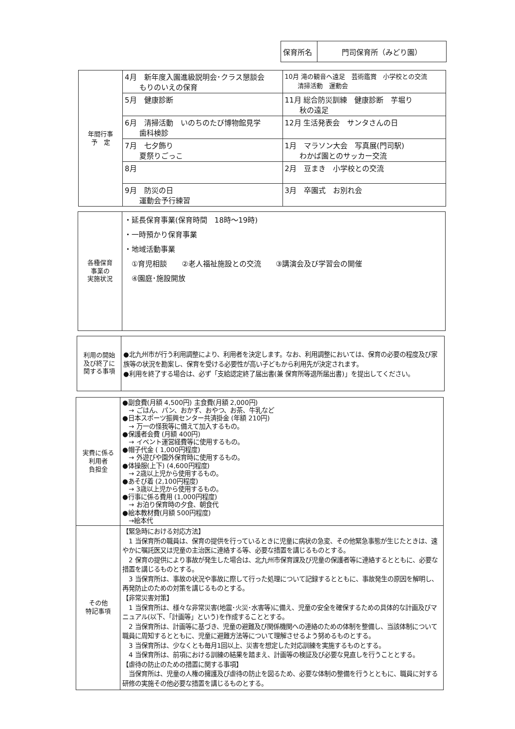| 保育所名 | 門司保育所（みどり園） |
| 年間行事 予 定 | 4月 新年度入園進級説明会･クラス懇談会 もりのいえの保育 | 10月 滝の観音へ遠足 芸術鑑賞 小学校との交流 清掃活動 運動会 |
| | 5月 健康診断 | 11月 総合防災訓練 健康診断 芋堀り 秋の遠足 |
| | 6月 清掃活動 いのちのたび博物館見学 歯科検診 | 12月 生活発表会 サンタさんの日 |
| | 7月 七夕飾り 夏祭りごっこ | 1月 マラソン大会 写真展(門司駅) わかば園とのサッカー交流 |
| | 8月 | 2月 豆まき 小学校との交流 |
| | 9月 防災の日 運動会予行練習 | 3月 卒園式 お別れ会 |
| 各種保育 事業の 実施状況 | ・延長保育事業(保育時間 18時～19時) ・一時預かり保育事業 ・地域活動事業 ①育児相談 ②老人福祉施設との交流 ③講演会及び学習会の開催 ④園庭･施設開放 |
| 利用の開始 及び終了に 関する事項 | ●北九州市が行う利用調整により、利用者を決定します。なお、利用調整においては、保育の必要の程度及び家族等の状況を勘案し、保育を受ける必要性が高い子どもから利用先が決定されます。 ●利用を終了する場合は、必ず「支給認定終了届出書(兼 保育所等退所届出書)」を提出してください。 |
| 実費に係る 利用者 負担金 | ●副食費(月額 4,500円) 主食費(月額 2,000円) → ごはん、パン、おかず、おやつ、お茶、牛乳など ●日本スポーツ振興センター共済掛金 (年額 210円) → 万一の怪我等に備えて加入するもの。 ●保護者会費 (月額 400円) → イベント運営経費等に使用するもの。 ●帽子代金 ( 1,000円程度) → 外遊びや園外保育時に使用するもの。 ●体操服(上下) (4,600円程度) → 2歳以上児から使用するもの。 ●あそび着 (2,100円程度) → 3歳以上児から使用するもの。 ●行事に係る費用 (1,000円程度) → お泊り保育時の夕食、朝食代 ●絵本教材費(月額 500円程度) →絵本代 |
| その他 特記事項 | 【緊急時における対応方法】 1 当保育所の職員は、保育の提供を行っているときに児童に病状の急変、その他緊急事態が生じたときは、速やかに嘱託医又は児童の主治医に連絡する等、必要な措置を講じるものとする。 2 保育の提供により事故が発生した場合は、北九州市保育課及び児童の保護者等に連絡するとともに、必要な措置を講じるものとする。 3 当保育所は、事故の状況や事故に際して行った処理について記録するとともに、事故発生の原因を解明し、再発防止のための対策を講じるものとする。 【非常災害対策】 1 当保育所は、様々な非常災害(地震･火災･水害等)に備え、児童の安全を確保するための具体的な計画及びマニュアル(以下、「計画等」という)を作成することとする。 2 当保育所は、計画等に基づき、児童の避難及び関係機関への連絡のための体制を整備し、当該体制について職員に周知するとともに、児童に避難方法等について理解させるよう努めるものとする。 3 当保育所は、少なくとも毎月1回以上、災害を想定した対応訓練を実施するものとする。 4 当保育所は、前項における訓練の結果を踏まえ、計画等の検証及び必要な見直しを行うこととする。 【虐待の防止のための措置に関する事項】 当保育所は、児童の人権の擁護及び虐待の防止を図るため、必要な体制の整備を行うとともに、職員に対する研修の実施その他必要な措置を講じるものとする。 |